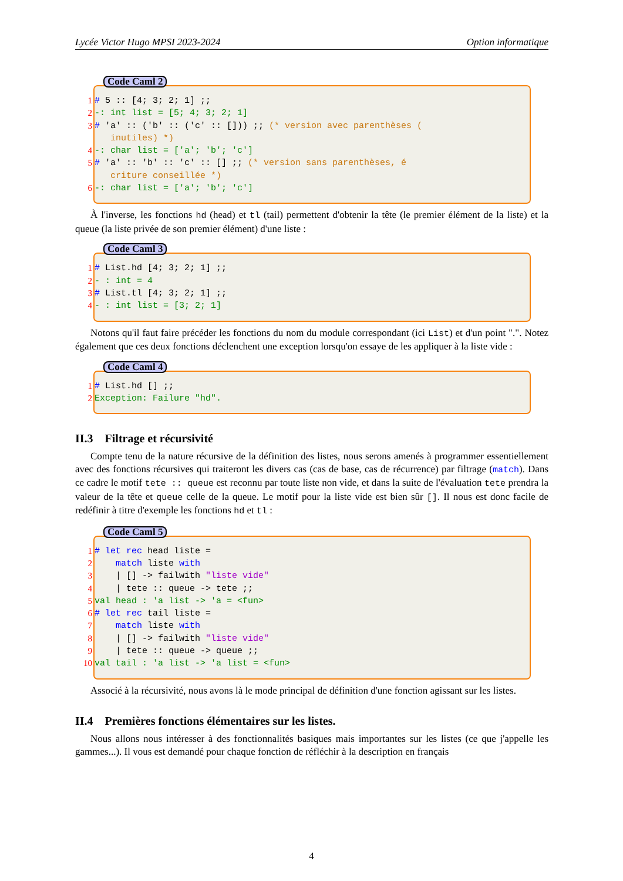Lycée Victor Hugo MPSI 2023-2024 Option informatique
Code Caml 2
1
# 5 :: [4; 3; 2; 1] ;;
2
-: int list = [5; 4; 3; 2; 1]
3
# 'a' :: ('b' :: ('c' :: [])) ;; (* version avec parenthèses (
   inutiles) *)
4
-: char list = ['a'; 'b'; 'c']
5
# 'a' :: 'b' :: 'c' :: [] ;; (* version sans parenthèses, é
   criture conseillée *)
6
-: char list = ['a'; 'b'; 'c']
À l'inverse, les fonctions hd (head) et tl (tail) permettent d'obtenir la tête (le premier élément de la liste) et la queue (la liste privée de son premier élément) d'une liste :
Code Caml 3
1
# List.hd [4; 3; 2; 1] ;;
2
- : int = 4
3
# List.tl [4; 3; 2; 1] ;;
4
- : int list = [3; 2; 1]
Notons qu'il faut faire précéder les fonctions du nom du module correspondant (ici List) et d'un point ".". Notez également que ces deux fonctions déclenchent une exception lorsqu'on essaye de les appliquer à la liste vide :
Code Caml 4
1
# List.hd [] ;;
2
Exception: Failure "hd".
II.3 Filtrage et récursivité
Compte tenu de la nature récursive de la définition des listes, nous serons amenés à programmer essentiellement avec des fonctions récursives qui traiteront les divers cas (cas de base, cas de récurrence) par filtrage (match). Dans ce cadre le motif tete :: queue est reconnu par toute liste non vide, et dans la suite de l'évaluation tete prendra la valeur de la tête et queue celle de la queue. Le motif pour la liste vide est bien sûr []. Il nous est donc facile de redéfinir à titre d'exemple les fonctions hd et tl :
Code Caml 5
1
# let rec head liste =
2
    match liste with
3
    | [] -> failwith "liste vide"
4
    | tete :: queue -> tete ;;
5
val head : 'a list -> 'a = <fun>
6
# let rec tail liste =
7
    match liste with
8
    | [] -> failwith "liste vide"
9
    | tete :: queue -> queue ;;
10
val tail : 'a list -> 'a list = <fun>
Associé à la récursivité, nous avons là le mode principal de définition d'une fonction agissant sur les listes.
II.4 Premières fonctions élémentaires sur les listes.
Nous allons nous intéresser à des fonctionnalités basiques mais importantes sur les listes (ce que j'appelle les gammes...). Il vous est demandé pour chaque fonction de réfléchir à la description en français
4